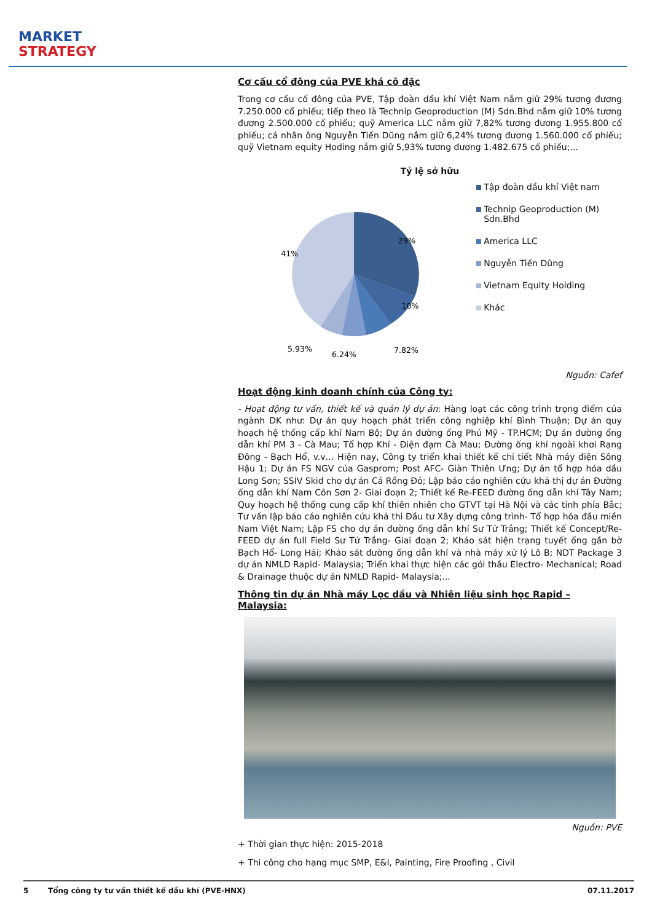MARKET
STRATEGY
Cơ cấu cổ đông của PVE khá cô đặc
Trong cơ cấu cổ đông của PVE, Tập đoàn dầu khí Việt Nam nắm giữ 29% tương đương 7.250.000 cổ phiếu; tiếp theo là Technip Geoproduction (M) Sdn.Bhd nắm giữ 10% tương đương 2.500.000 cổ phiếu; quỹ America LLC nắm giữ 7,82% tương đương 1.955.800 cổ phiếu; cá nhân ông Nguyễn Tiến Dũng nắm giữ 6,24% tương đương 1.560.000 cổ phiếu; quỹ Vietnam equity Hoding nắm giữ 5,93% tương đương 1.482.675 cổ phiếu;...
Tỷ lệ sở hữu
29%
41%
10%
7.82%
6.24%
5.93%
Tập đoàn dầu khí Việt nam
Technip Geoproduction (M) Sdn.Bhd
America LLC
Nguyễn Tiến Dũng
Vietnam Equity Holding
Khác
Nguồn: Cafef
Hoạt động kinh doanh chính của Công ty:
- Hoạt động tư vấn, thiết kế và quản lý dự án: Hàng loạt các công trình trọng điểm của ngành DK như: Dự án quy hoạch phát triển công nghiệp khí Bình Thuận; Dự án quy hoạch hệ thống cấp khí Nam Bộ; Dự án đường ống Phú Mỹ - TP.HCM; Dự án đường ống dẫn khí PM 3 - Cà Mau; Tổ hợp Khí - Điện đạm Cà Mau; Đường ống khí ngoài khơi Rạng Đông - Bạch Hổ, v.v… Hiện nay, Công ty triển khai thiết kế chi tiết Nhà máy điện Sông Hậu 1; Dự án FS NGV của Gasprom; Post AFC- Giàn Thiên Ưng; Dự án tổ hợp hóa dầu Long Sơn; SSIV Skid cho dự án Cá Rồng Đỏ; Lập báo cáo nghiên cứu khả thị dự án Đường ống dẫn khí Nam Côn Sơn 2- Giai đoạn 2; Thiết kế Re-FEED đường ống dẫn khí Tây Nam; Quy hoạch hệ thống cung cấp khí thiên nhiên cho GTVT tại Hà Nội và các tỉnh phía Bắc; Tư vấn lập báo cáo nghiên cứu khả thi Đầu tư Xây dựng công trình- Tổ hợp hóa đầu miền Nam Việt Nam; Lập FS cho dự án đường ống dẫn khí Sư Tử Trắng; Thiết kế Concept/Re-FEED dự án full Field Sư Tử Trắng- Giai đoạn 2; Khảo sát hiện trạng tuyết ống gần bờ Bạch Hổ- Long Hải; Khảo sát đường ống dẫn khí và nhà máy xử lý Lô B; NDT Package 3 dự án NMLD Rapid- Malaysia; Triển khai thực hiện các gói thầu Electro- Mechanical; Road & Drainage thuộc dự án NMLD Rapid- Malaysia;...
Thông tin dự án Nhà máy Lọc dầu và Nhiên liệu sinh học Rapid – Malaysia:
Nguồn: PVE
+ Thời gian thực hiện: 2015-2018
+ Thi công cho hạng mục SMP, E&I, Painting, Fire Proofing , Civil
5 Tổng công ty tư vấn thiết kế dầu khí (PVE-HNX) 07.11.2017